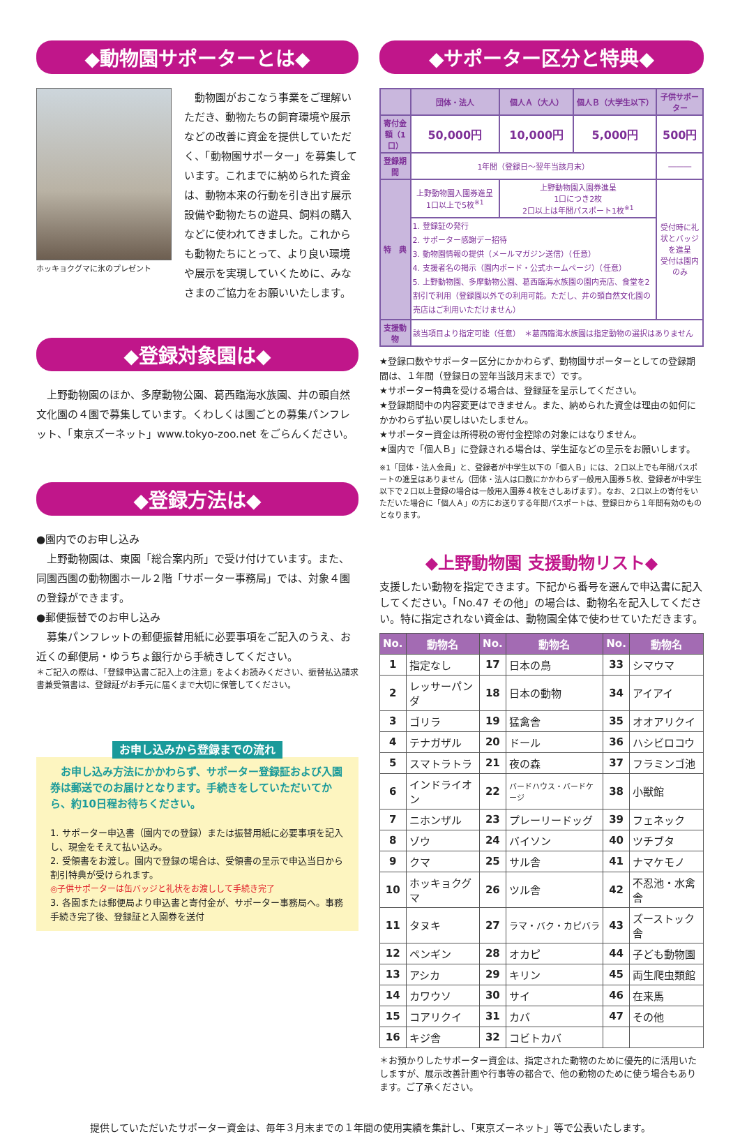◆動物園サポーターとは◆
ホッキョクグマに氷のプレゼント
　動物園がおこなう事業をご理解いただき、動物たちの飼育環境や展示などの改善に資金を提供していただく、「動物園サポーター」を募集しています。これまでに納められた資金は、動物本来の行動を引き出す展示設備や動物たちの遊具、飼料の購入などに使われてきました。これからも動物たちにとって、より良い環境や展示を実現していくために、みなさまのご協力をお願いいたします。
◆登録対象園は◆
　上野動物園のほか、多摩動物公園、葛西臨海水族園、井の頭自然文化園の４園で募集しています。くわしくは園ごとの募集パンフレット、「東京ズーネット」www.tokyo-zoo.net をごらんください。
◆登録方法は◆
●園内でのお申し込み
　上野動物園は、東園「総合案内所」で受け付けています。また、同園西園の動物園ホール２階「サポーター事務局」では、対象４園の登録ができます。
●郵便振替でのお申し込み
　募集パンフレットの郵便振替用紙に必要事項をご記入のうえ、お近くの郵便局・ゆうちょ銀行から手続きしてください。
＊ご記入の際は、「登録申込書ご記入上の注意」をよくお読みください、振替払込請求書兼受領書は、登録証がお手元に届くまで大切に保管してください。
お申し込みから登録までの流れ
　お申し込み方法にかかわらず、サポーター登録証および入園券は郵送でのお届けとなります。手続きをしていただいてから、約10日程お待ちください。
1. サポーター申込書（園内での登録）または振替用紙に必要事項を記入し、現金をそえて払い込み。
2. 受領書をお渡し。園内で登録の場合は、受領書の呈示で申込当日から割引特典が受けられます。
◎子供サポーターは缶バッジと礼状をお渡しして手続き完了
3. 各園または郵便局より申込書と寄付金が、サポーター事務局へ。事務手続き完了後、登録証と入園券を送付
◆サポーター区分と特典◆
| | 団体・法人 | 個人Ａ（大人） | 個人Ｂ（大学生以下） | 子供サポーター |
| --- | --- | --- | --- | --- |
| 寄付金額（1口） | 50,000円 | 10,000円 | 5,000円 | 500円 |
| 登録期間 | 1年間（登録日〜翌年当該月末） | | | ――― |
| 特 典 | 上野動物園入園券進呈 1口以上で5枚<sup>※1</sup> | 上野動物園入園券進呈 1口につき2枚 2口以上は年間パスポート1枚<sup>※1</sup> | | 受付時に礼状とバッジを進呈 受付は園内のみ |
| | 1. 登録証の発行 2. サポーター感謝デー招待 3. 動物園情報の提供（メールマガジン送信）（任意） 4. 支援者名の掲示（園内ボード・公式ホームページ）（任意） 5. 上野動物園、多摩動物公園、葛西臨海水族園の園内売店、食堂を2割引で利用（登録園以外での利用可能。ただし、井の頭自然文化園の売店はご利用いただけません） | | | |
| 支援動物 | 該当項目より指定可能（任意） ＊葛西臨海水族園は指定動物の選択はありません | | | |
★登録口数やサポーター区分にかかわらず、動物園サポーターとしての登録期間は、１年間（登録日の翌年当該月末まで）です。
★サポーター特典を受ける場合は、登録証を呈示してください。
★登録期間中の内容変更はできません。また、納められた資金は理由の如何にかかわらず払い戻しはいたしません。
★サポーター資金は所得税の寄付金控除の対象にはなりません。
★園内で「個人Ｂ」に登録される場合は、学生証などの呈示をお願いします。
※1「団体・法人会員」と、登録者が中学生以下の「個人Ｂ」には、２口以上でも年間パスポートの進呈はありません（団体・法人は口数にかかわらず一般用入園券５枚、登録者が中学生以下で２口以上登録の場合は一般用入園券４枚をさしあげます）。なお、２口以上の寄付をいただいた場合に「個人Ａ」の方にお送りする年間パスポートは、登録日から１年間有効のものとなります。
◆上野動物園 支援動物リスト◆
支援したい動物を指定できます。下記から番号を選んで申込書に記入してください。「No.47 その他」の場合は、動物名を記入してください。特に指定されない資金は、動物園全体で使わせていただきます。
| No. | 動物名 | No. | 動物名 | No. | 動物名 |
| --- | --- | --- | --- | --- | --- |
| 1 | 指定なし | 17 | 日本の鳥 | 33 | シマウマ |
| 2 | レッサーパンダ | 18 | 日本の動物 | 34 | アイアイ |
| 3 | ゴリラ | 19 | 猛禽舎 | 35 | オオアリクイ |
| 4 | テナガザル | 20 | ドール | 36 | ハシビロコウ |
| 5 | スマトラトラ | 21 | 夜の森 | 37 | フラミンゴ池 |
| 6 | インドライオン | 22 | バードハウス・バードケージ | 38 | 小獣館 |
| 7 | ニホンザル | 23 | プレーリードッグ | 39 | フェネック |
| 8 | ゾウ | 24 | バイソン | 40 | ツチブタ |
| 9 | クマ | 25 | サル舎 | 41 | ナマケモノ |
| 10 | ホッキョクグマ | 26 | ツル舎 | 42 | 不忍池・水禽舎 |
| 11 | タヌキ | 27 | ラマ・バク・カピバラ | 43 | ズーストック舎 |
| 12 | ペンギン | 28 | オカピ | 44 | 子ども動物園 |
| 13 | アシカ | 29 | キリン | 45 | 両生爬虫類館 |
| 14 | カワウソ | 30 | サイ | 46 | 在来馬 |
| 15 | コアリクイ | 31 | カバ | 47 | その他 |
| 16 | キジ舎 | 32 | コビトカバ | | |
＊お預かりしたサポーター資金は、指定された動物のために優先的に活用いたしますが、展示改善計画や行事等の都合で、他の動物のために使う場合もあります。ご了承ください。
提供していただいたサポーター資金は、毎年３月末までの１年間の使用実績を集計し、「東京ズーネット」等で公表いたします。